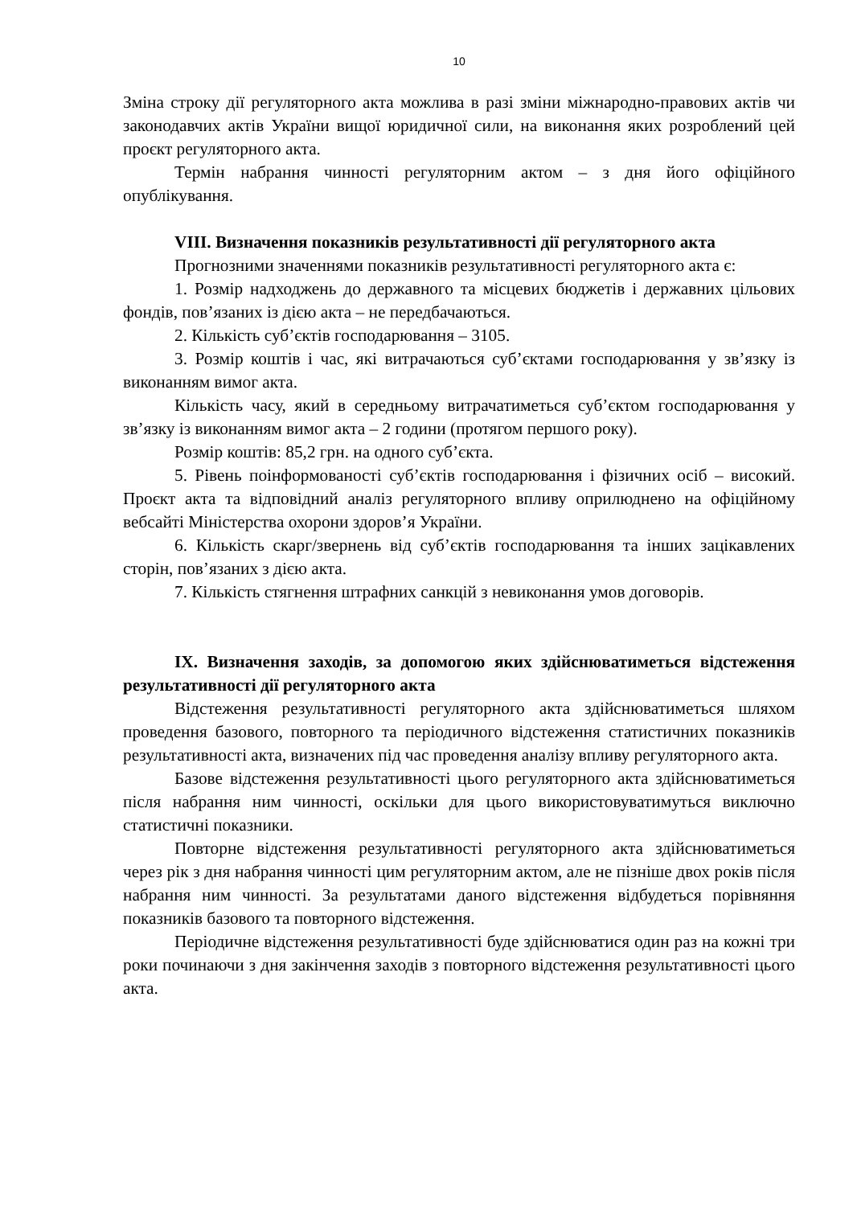10
Зміна строку дії регуляторного акта можлива в разі зміни міжнародно-правових актів чи законодавчих актів України вищої юридичної сили, на виконання яких розроблений цей проєкт регуляторного акта.
Термін набрання чинності регуляторним актом – з дня його офіційного опублікування.
VIII. Визначення показників результативності дії регуляторного акта
Прогнозними значеннями показників результативності регуляторного акта є:
1. Розмір надходжень до державного та місцевих бюджетів і державних цільових фондів, пов’язаних із дією акта – не передбачаються.
2. Кількість суб’єктів господарювання – 3105.
3. Розмір коштів і час, які витрачаються суб’єктами господарювання у зв’язку із виконанням вимог акта.
Кількість часу, який в середньому витрачатиметься суб’єктом господарювання у зв’язку із виконанням вимог акта – 2 години (протягом першого року).
Розмір коштів: 85,2 грн. на одного суб’єкта.
5. Рівень поінформованості суб’єктів господарювання і фізичних осіб – високий. Проєкт акта та відповідний аналіз регуляторного впливу оприлюднено на офіційному вебсайті Міністерства охорони здоров’я України.
6. Кількість скарг/звернень від суб’єктів господарювання та інших зацікавлених сторін, пов’язаних з дією акта.
7. Кількість стягнення штрафних санкцій з невиконання умов договорів.
IX. Визначення заходів, за допомогою яких здійснюватиметься відстеження результативності дії регуляторного акта
Відстеження результативності регуляторного акта здійснюватиметься шляхом проведення базового, повторного та періодичного відстеження статистичних показників результативності акта, визначених під час проведення аналізу впливу регуляторного акта.
Базове відстеження результативності цього регуляторного акта здійснюватиметься після набрання ним чинності, оскільки для цього використовуватимуться виключно статистичні показники.
Повторне відстеження результативності регуляторного акта здійснюватиметься через рік з дня набрання чинності цим регуляторним актом, але не пізніше двох років після набрання ним чинності. За результатами даного відстеження відбудеться порівняння показників базового та повторного відстеження.
Періодичне відстеження результативності буде здійснюватися один раз на кожні три роки починаючи з дня закінчення заходів з повторного відстеження результативності цього акта.